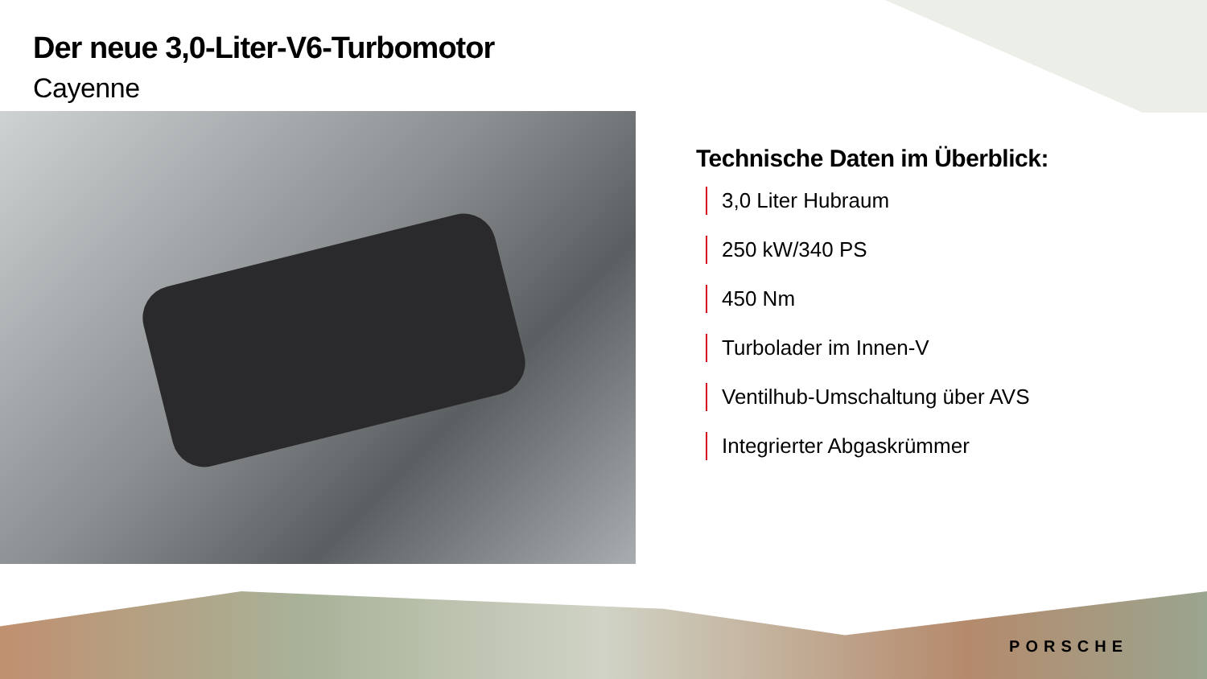Der neue 3,0-Liter-V6-Turbomotor
Cayenne
Technische Daten im Überblick:
3,0 Liter Hubraum
250 kW/340 PS
450 Nm
Turbolader im Innen-V
Ventilhub-Umschaltung über AVS
Integrierter Abgaskrümmer
PORSCHE